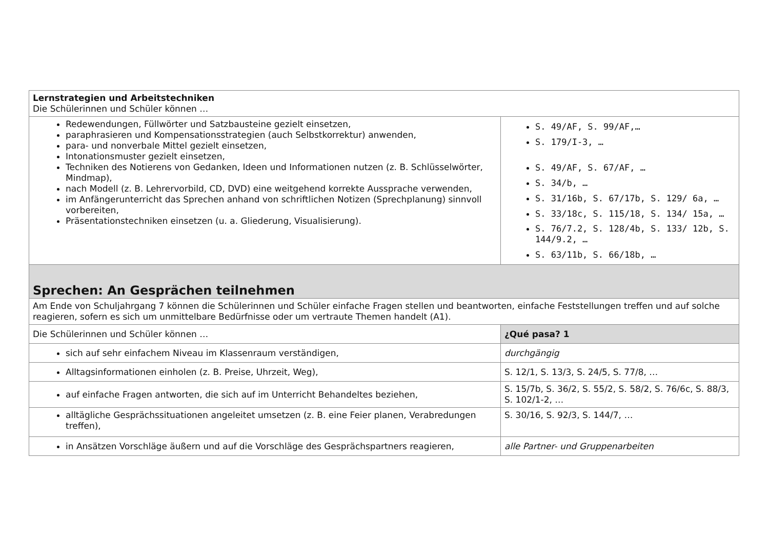| Lernstrategien und Arbeitstechniken Die Schülerinnen und Schüler können … | |
| Redewendungen, Füllwörter und Satzbausteine gezielt einsetzen, paraphrasieren und Kompensationsstrategien (auch Selbstkorrektur) anwenden, para- und nonverbale Mittel gezielt einsetzen, Intonationsmuster gezielt einsetzen, Techniken des Notierens von Gedanken, Ideen und Informationen nutzen (z. B. Schlüsselwörter, Mindmap), nach Modell (z. B. Lehrervorbild, CD, DVD) eine weitgehend korrekte Aussprache verwenden, im Anfängerunterricht das Sprechen anhand von schriftlichen Notizen (Sprechplanung) sinnvoll vorbereiten, Präsentationstechniken einsetzen (u. a. Gliederung, Visualisierung). | S. 49/AF, S. 99/AF,… S. 179/I-3, … S. 49/AF, S. 67/AF, … S. 34/b, … S. 31/16b, S. 67/17b, S. 129/ 6a, … S. 33/18c, S. 115/18, S. 134/ 15a, … S. 76/7.2, S. 128/4b, S. 133/ 12b, S. 144/9.2, … S. 63/11b, S. 66/18b, … |
| Sprechen: An Gesprächen teilnehmen | |
| Am Ende von Schuljahrgang 7 können die Schülerinnen und Schüler einfache Fragen stellen und beantworten, einfache Feststellungen treffen und auf solche reagieren, sofern es sich um unmittelbare Bedürfnisse oder um vertraute Themen handelt (A1). | |
| Die Schülerinnen und Schüler können … | ¿Qué pasa? 1 |
| sich auf sehr einfachem Niveau im Klassenraum verständigen, | durchgängig |
| Alltagsinformationen einholen (z. B. Preise, Uhrzeit, Weg), | S. 12/1, S. 13/3, S. 24/5, S. 77/8, … |
| auf einfache Fragen antworten, die sich auf im Unterricht Behandeltes beziehen, | S. 15/7b, S. 36/2, S. 55/2, S. 58/2, S. 76/6c, S. 88/3, S. 102/1-2, … |
| alltägliche Gesprächssituationen angeleitet umsetzen (z. B. eine Feier planen, Verabredungen treffen), | S. 30/16, S. 92/3, S. 144/7, … |
| in Ansätzen Vorschläge äußern und auf die Vorschläge des Gesprächspartners reagieren, | alle Partner- und Gruppenarbeiten |